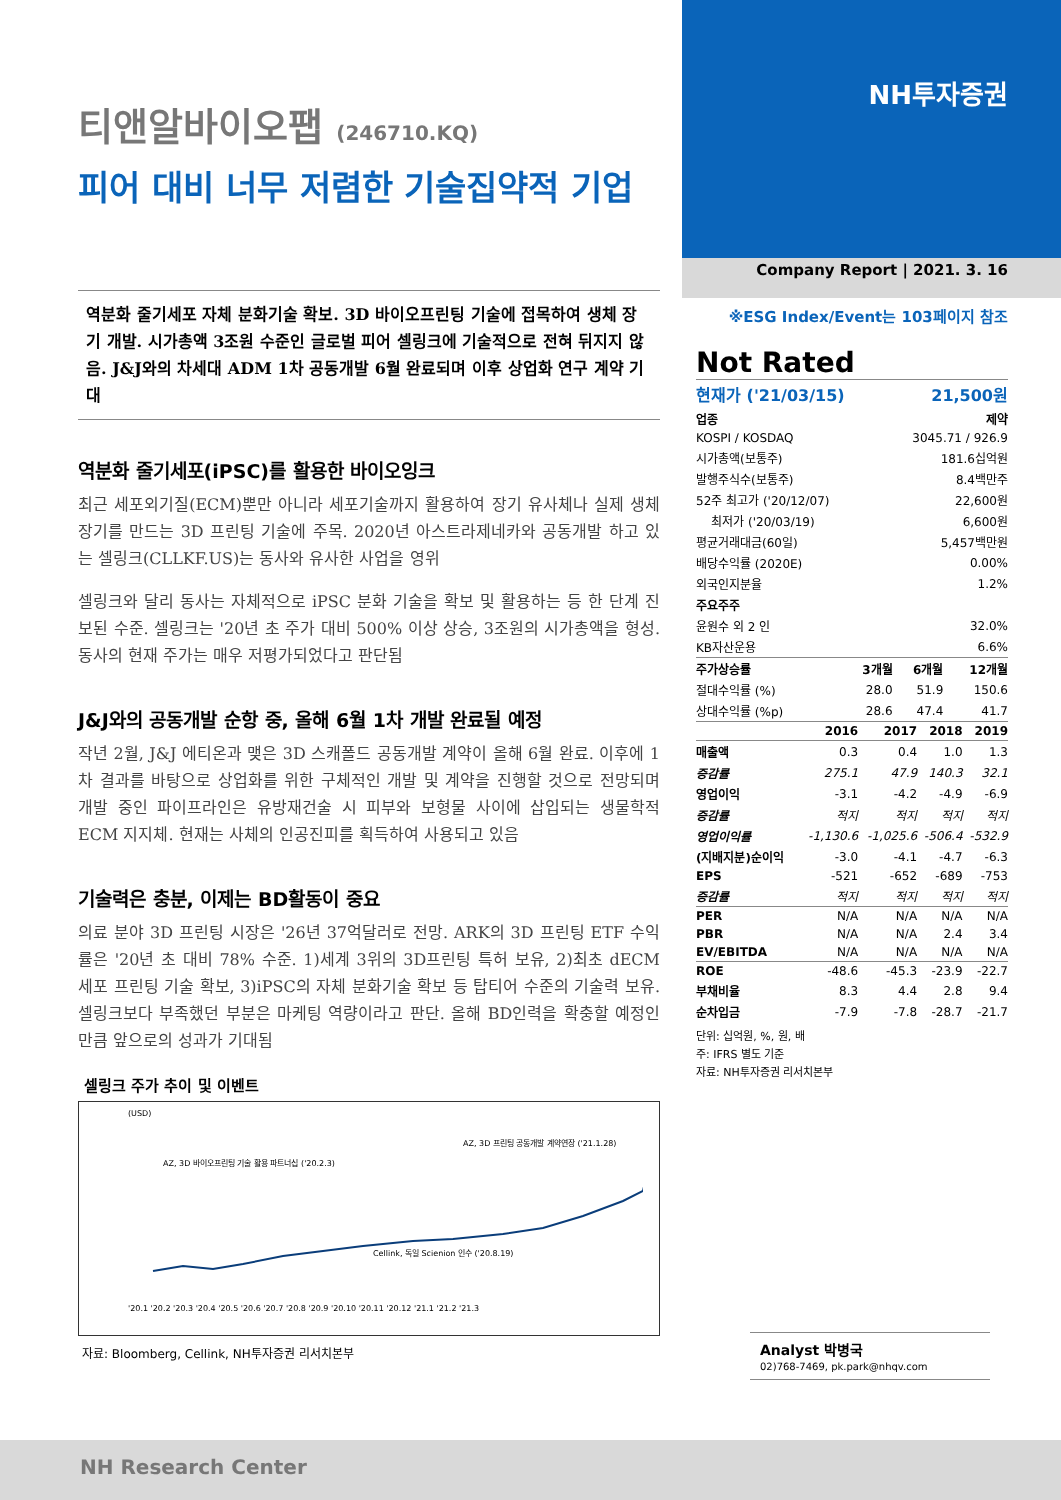티앤알바이오팹 (246710.KQ)
피어 대비 너무 저렴한 기술집약적 기업
역분화 줄기세포 자체 분화기술 확보. 3D 바이오프린팅 기술에 접목하여 생체 장기 개발. 시가총액 3조원 수준인 글로벌 피어 셀링크에 기술적으로 전혀 뒤지지 않음. J&J와의 차세대 ADM 1차 공동개발 6월 완료되며 이후 상업화 연구 계약 기대
역분화 줄기세포(iPSC)를 활용한 바이오잉크
최근 세포외기질(ECM)뿐만 아니라 세포기술까지 활용하여 장기 유사체나 실제 생체 장기를 만드는 3D 프린팅 기술에 주목. 2020년 아스트라제네카와 공동개발 하고 있는 셀링크(CLLKF.US)는 동사와 유사한 사업을 영위
셀링크와 달리 동사는 자체적으로 iPSC 분화 기술을 확보 및 활용하는 등 한 단계 진보된 수준. 셀링크는 '20년 초 주가 대비 500% 이상 상승, 3조원의 시가총액을 형성. 동사의 현재 주가는 매우 저평가되었다고 판단됨
J&J와의 공동개발 순항 중, 올해 6월 1차 개발 완료될 예정
작년 2월, J&J 에티온과 맺은 3D 스캐폴드 공동개발 계약이 올해 6월 완료. 이후에 1차 결과를 바탕으로 상업화를 위한 구체적인 개발 및 계약을 진행할 것으로 전망되며 개발 중인 파이프라인은 유방재건술 시 피부와 보형물 사이에 삽입되는 생물학적 ECM 지지체. 현재는 사체의 인공진피를 획득하여 사용되고 있음
기술력은 충분, 이제는 BD활동이 중요
의료 분야 3D 프린팅 시장은 '26년 37억달러로 전망. ARK의 3D 프린팅 ETF 수익률은 '20년 초 대비 78% 수준. 1)세계 3위의 3D프린팅 특허 보유, 2)최초 dECM 세포 프린팅 기술 확보, 3)iPSC의 자체 분화기술 확보 등 탑티어 수준의 기술력 보유. 셀링크보다 부족했던 부분은 마케팅 역량이라고 판단. 올해 BD인력을 확충할 예정인 만큼 앞으로의 성과가 기대됨
셀링크 주가 추이 및 이벤트
(USD)
'20.1 '20.2 '20.3 '20.4 '20.5 '20.6 '20.7 '20.8 '20.9 '20.10 '20.11 '20.12 '21.1 '21.2 '21.3
AZ, 3D 바이오프린팅 기술 활용 파트너십 ('20.2.3)
Cellink, 독일 Scienion 인수 ('20.8.19)
AZ, 3D 프린팅 공동개발 계약연장 ('21.1.28)
자료: Bloomberg, Cellink, NH투자증권 리서치본부
NH투자증권
Company Report | 2021. 3. 16
※ESG Index/Event는 103페이지 참조
Not Rated
| 현재가 ('21/03/15) | 21,500원 |
| 업종 | 제약 |
| KOSPI / KOSDAQ | 3045.71 / 926.9 |
| 시가총액(보통주) | 181.6십억원 |
| 발행주식수(보통주) | 8.4백만주 |
| 52주 최고가 ('20/12/07) | 22,600원 |
| 최저가 ('20/03/19) | 6,600원 |
| 평균거래대금(60일) | 5,457백만원 |
| 배당수익률 (2020E) | 0.00% |
| 외국인지분율 | 1.2% |
| 주요주주 | |
| 윤원수 외 2 인 | 32.0% |
| KB자산운용 | 6.6% |
| 주가상승률 | 3개월 | 6개월 | 12개월 |
| --- | --- | --- | --- |
| 절대수익률 (%) | 28.0 | 51.9 | 150.6 |
| 상대수익률 (%p) | 28.6 | 47.4 | 41.7 |
| | 2016 | 2017 | 2018 | 2019 |
| --- | --- | --- | --- | --- |
| 매출액 | 0.3 | 0.4 | 1.0 | 1.3 |
| 증감률 | 275.1 | 47.9 | 140.3 | 32.1 |
| 영업이익 | -3.1 | -4.2 | -4.9 | -6.9 |
| 증감률 | 적지 | 적지 | 적지 | 적지 |
| 영업이익률 | -1,130.6 | -1,025.6 | -506.4 | -532.9 |
| (지배지분)순이익 | -3.0 | -4.1 | -4.7 | -6.3 |
| EPS | -521 | -652 | -689 | -753 |
| 증감률 | 적지 | 적지 | 적지 | 적지 |
| PER | N/A | N/A | N/A | N/A |
| PBR | N/A | N/A | 2.4 | 3.4 |
| EV/EBITDA | N/A | N/A | N/A | N/A |
| ROE | -48.6 | -45.3 | -23.9 | -22.7 |
| 부채비율 | 8.3 | 4.4 | 2.8 | 9.4 |
| 순차입금 | -7.9 | -7.8 | -28.7 | -21.7 |
단위: 십억원, %, 원, 배
주: IFRS 별도 기준
자료: NH투자증권 리서치본부
Analyst 박병국
02)768-7469, pk.park@nhqv.com
NH Research Center